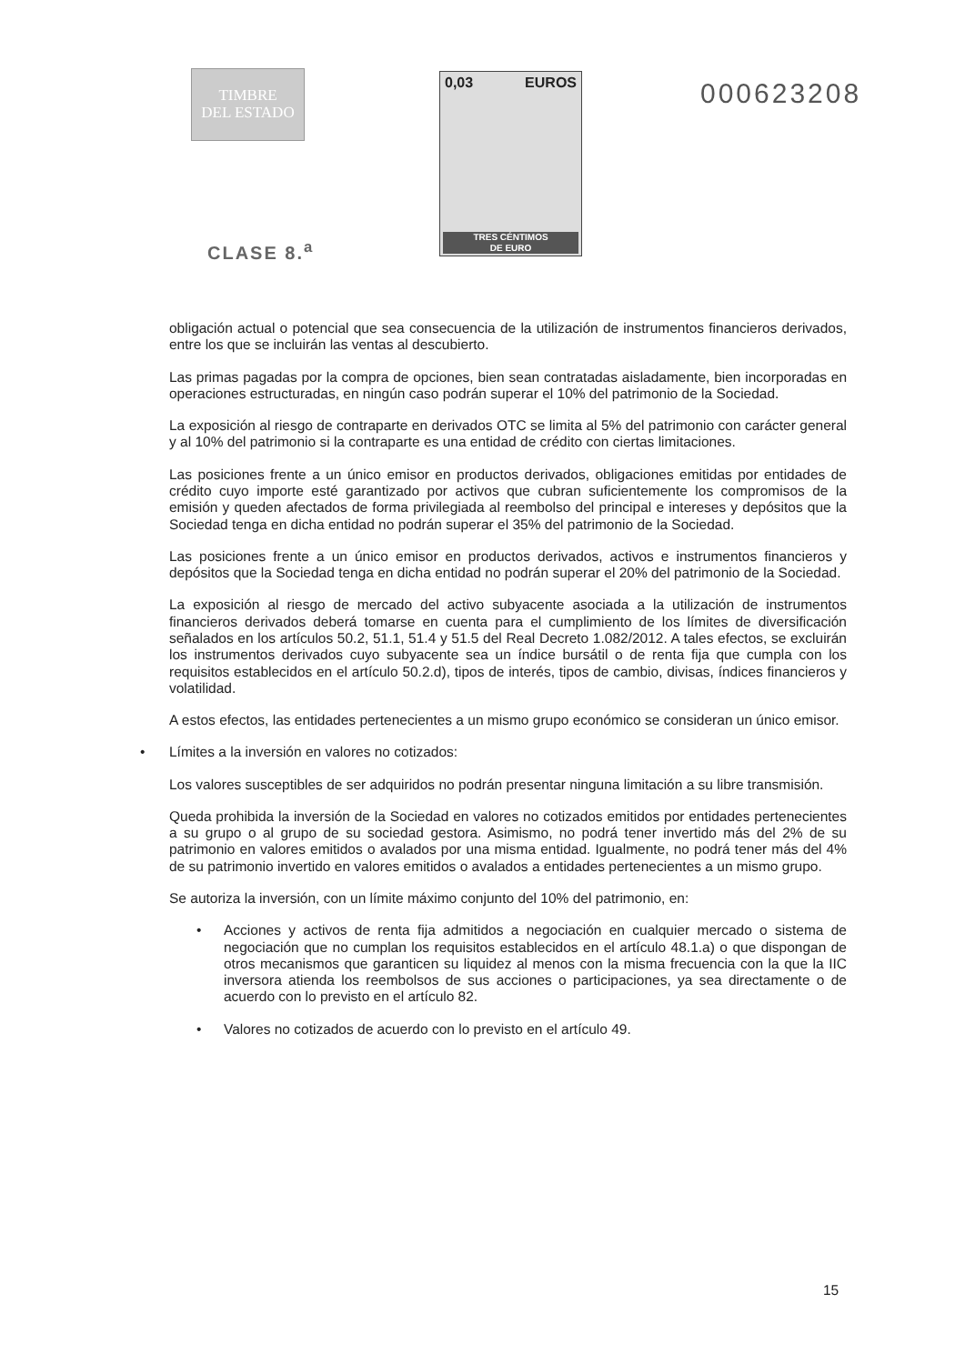TIMBRE
DEL ESTADO
CLASE 8.<sup>a</sup>
0,03 EUROS
TRES CÉNTIMOS
DE EURO
000623208
obligación actual o potencial que sea consecuencia de la utilización de instrumentos financieros derivados, entre los que se incluirán las ventas al descubierto.
Las primas pagadas por la compra de opciones, bien sean contratadas aisladamente, bien incorporadas en operaciones estructuradas, en ningún caso podrán superar el 10% del patrimonio de la Sociedad.
La exposición al riesgo de contraparte en derivados OTC se limita al 5% del patrimonio con carácter general y al 10% del patrimonio si la contraparte es una entidad de crédito con ciertas limitaciones.
Las posiciones frente a un único emisor en productos derivados, obligaciones emitidas por entidades de crédito cuyo importe esté garantizado por activos que cubran suficientemente los compromisos de la emisión y queden afectados de forma privilegiada al reembolso del principal e intereses y depósitos que la Sociedad tenga en dicha entidad no podrán superar el 35% del patrimonio de la Sociedad.
Las posiciones frente a un único emisor en productos derivados, activos e instrumentos financieros y depósitos que la Sociedad tenga en dicha entidad no podrán superar el 20% del patrimonio de la Sociedad.
La exposición al riesgo de mercado del activo subyacente asociada a la utilización de instrumentos financieros derivados deberá tomarse en cuenta para el cumplimiento de los límites de diversificación señalados en los artículos 50.2, 51.1, 51.4 y 51.5 del Real Decreto 1.082/2012. A tales efectos, se excluirán los instrumentos derivados cuyo subyacente sea un índice bursátil o de renta fija que cumpla con los requisitos establecidos en el artículo 50.2.d), tipos de interés, tipos de cambio, divisas, índices financieros y volatilidad.
A estos efectos, las entidades pertenecientes a un mismo grupo económico se consideran un único emisor.
• Límites a la inversión en valores no cotizados:
Los valores susceptibles de ser adquiridos no podrán presentar ninguna limitación a su libre transmisión.
Queda prohibida la inversión de la Sociedad en valores no cotizados emitidos por entidades pertenecientes a su grupo o al grupo de su sociedad gestora. Asimismo, no podrá tener invertido más del 2% de su patrimonio en valores emitidos o avalados por una misma entidad. Igualmente, no podrá tener más del 4% de su patrimonio invertido en valores emitidos o avalados a entidades pertenecientes a un mismo grupo.
Se autoriza la inversión, con un límite máximo conjunto del 10% del patrimonio, en:
• Acciones y activos de renta fija admitidos a negociación en cualquier mercado o sistema de negociación que no cumplan los requisitos establecidos en el artículo 48.1.a) o que dispongan de otros mecanismos que garanticen su liquidez al menos con la misma frecuencia con la que la IIC inversora atienda los reembolsos de sus acciones o participaciones, ya sea directamente o de acuerdo con lo previsto en el artículo 82.
• Valores no cotizados de acuerdo con lo previsto en el artículo 49.
15